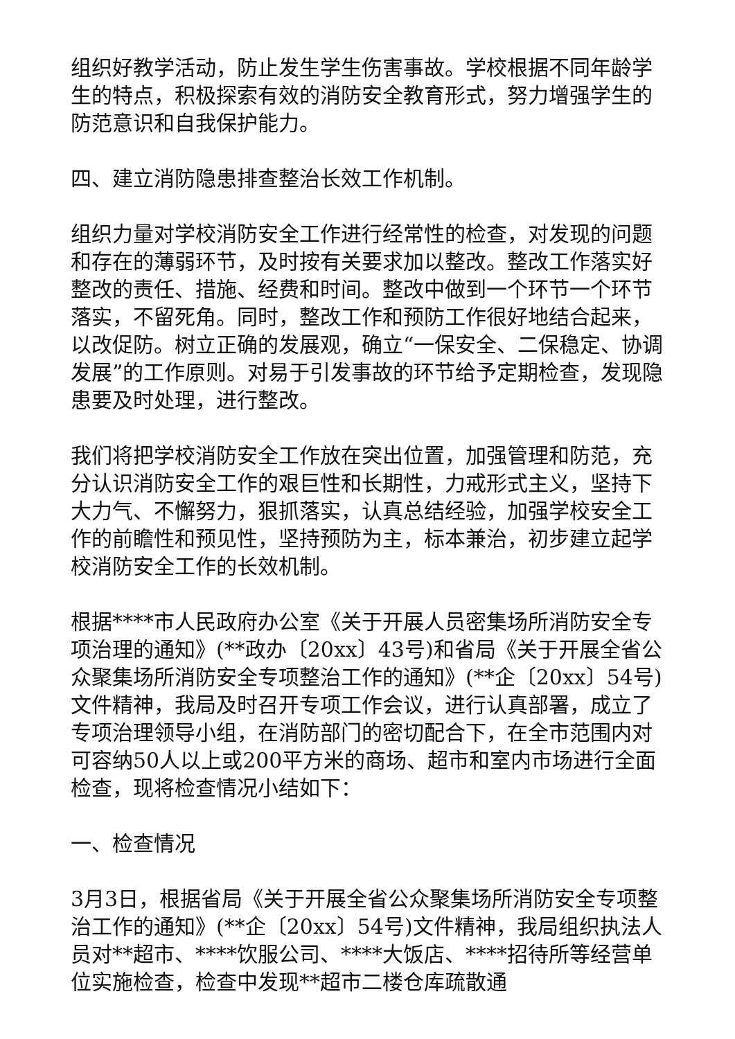组织好教学活动，防止发生学生伤害事故。学校根据不同年龄学生的特点，积极探索有效的消防安全教育形式，努力增强学生的防范意识和自我保护能力。
四、建立消防隐患排查整治长效工作机制。
组织力量对学校消防安全工作进行经常性的检查，对发现的问题和存在的薄弱环节，及时按有关要求加以整改。整改工作落实好整改的责任、措施、经费和时间。整改中做到一个环节一个环节落实，不留死角。同时，整改工作和预防工作很好地结合起来，以改促防。树立正确的发展观，确立“一保安全、二保稳定、协调发展”的工作原则。对易于引发事故的环节给予定期检查，发现隐患要及时处理，进行整改。
我们将把学校消防安全工作放在突出位置，加强管理和防范，充分认识消防安全工作的艰巨性和长期性，力戒形式主义，坚持下大力气、不懈努力，狠抓落实，认真总结经验，加强学校安全工作的前瞻性和预见性，坚持预防为主，标本兼治，初步建立起学校消防安全工作的长效机制。
根据****市人民政府办公室《关于开展人员密集场所消防安全专项治理的通知》(**政办〔20xx〕43号)和省局《关于开展全省公众聚集场所消防安全专项整治工作的通知》(**企〔20xx〕54号)文件精神，我局及时召开专项工作会议，进行认真部署，成立了专项治理领导小组，在消防部门的密切配合下，在全市范围内对可容纳50人以上或200平方米的商场、超市和室内市场进行全面检查，现将检查情况小结如下：
一、检查情况
3月3日，根据省局《关于开展全省公众聚集场所消防安全专项整治工作的通知》(**企〔20xx〕54号)文件精神，我局组织执法人员对**超市、****饮服公司、****大饭店、****招待所等经营单位实施检查，检查中发现**超市二楼仓库疏散通